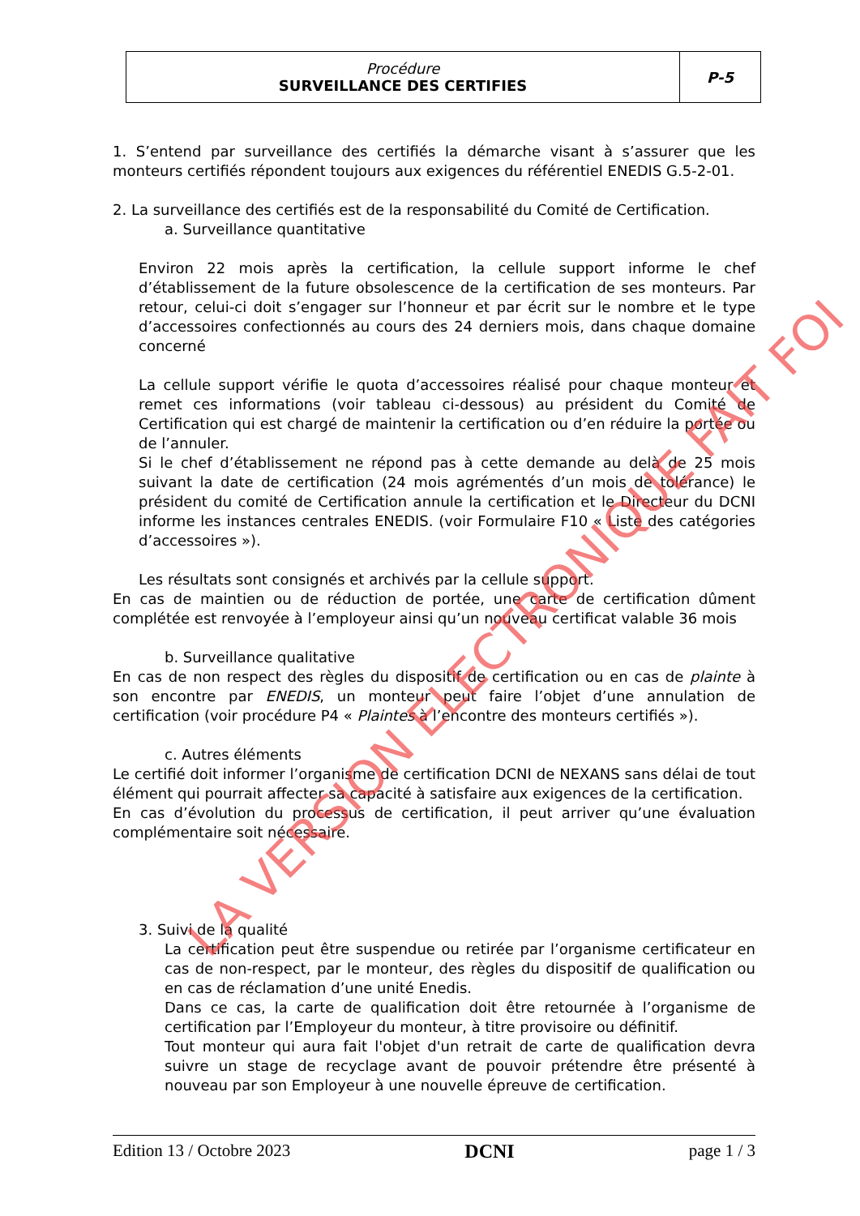| Procédure SURVEILLANCE DES CERTIFIES | P-5 |
1. S’entend par surveillance des certifiés la démarche visant à s’assurer que les monteurs certifiés répondent toujours aux exigences du référentiel ENEDIS G.5-2-01.
2. La surveillance des certifiés est de la responsabilité du Comité de Certification.
a. Surveillance quantitative
Environ 22 mois après la certification, la cellule support informe le chef d’établissement de la future obsolescence de la certification de ses monteurs. Par retour, celui-ci doit s’engager sur l’honneur et par écrit sur le nombre et le type d’accessoires confectionnés au cours des 24 derniers mois, dans chaque domaine concerné
La cellule support vérifie le quota d’accessoires réalisé pour chaque monteur et remet ces informations (voir tableau ci-dessous) au président du Comité de Certification qui est chargé de maintenir la certification ou d’en réduire la portée ou de l’annuler.
Si le chef d’établissement ne répond pas à cette demande au delà de 25 mois suivant la date de certification (24 mois agrémentés d’un mois de tolérance) le président du comité de Certification annule la certification et le Directeur du DCNI informe les instances centrales ENEDIS. (voir Formulaire F10 « Liste des catégories d’accessoires »).
Les résultats sont consignés et archivés par la cellule support.
En cas de maintien ou de réduction de portée, une carte de certification dûment complétée est renvoyée à l’employeur ainsi qu’un nouveau certificat valable 36 mois
b. Surveillance qualitative
En cas de non respect des règles du dispositif de certification ou en cas de plainte à son encontre par ENEDIS, un monteur peut faire l’objet d’une annulation de certification (voir procédure P4 « Plaintes à l’encontre des monteurs certifiés »).
c. Autres éléments
Le certifié doit informer l’organisme de certification DCNI de NEXANS sans délai de tout élément qui pourrait affecter sa capacité à satisfaire aux exigences de la certification.
En cas d’évolution du processus de certification, il peut arriver qu’une évaluation complémentaire soit nécessaire.
3. Suivi de la qualité
La certification peut être suspendue ou retirée par l’organisme certificateur en cas de non-respect, par le monteur, des règles du dispositif de qualification ou en cas de réclamation d’une unité Enedis.
Dans ce cas, la carte de qualification doit être retournée à l’organisme de certification par l’Employeur du monteur, à titre provisoire ou définitif.
Tout monteur qui aura fait l'objet d'un retrait de carte de qualification devra suivre un stage de recyclage avant de pouvoir prétendre être présenté à nouveau par son Employeur à une nouvelle épreuve de certification.
LA VERSION ELECTRONIQUE FAIT FOI
Edition 13 / Octobre 2023 DCNI page 1 / 3